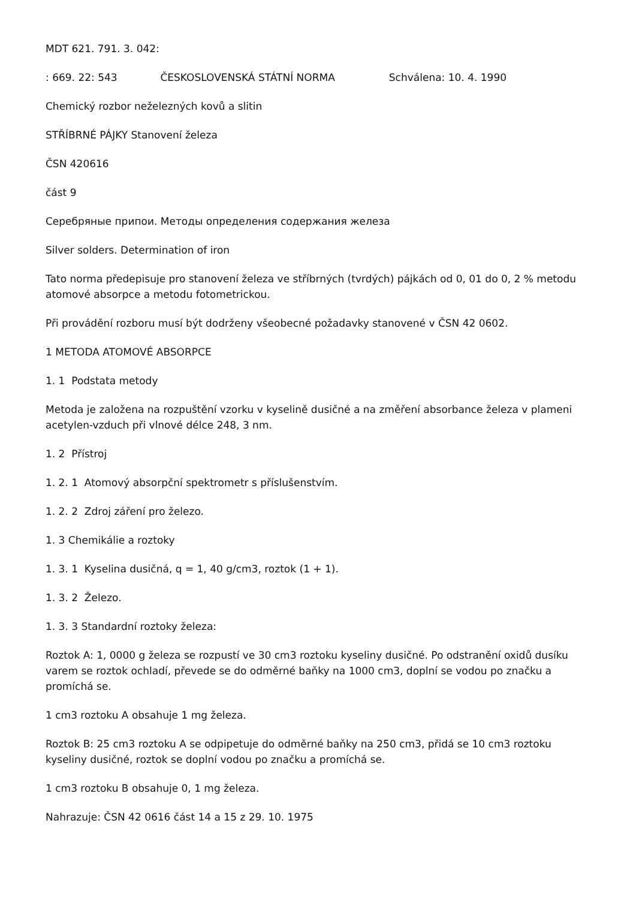MDT 621. 791. 3. 042:
: 669. 22: 543 ČESKOSLOVENSKÁ STÁTNÍ NORMA Schválena: 10. 4. 1990
Chemický rozbor neželezných kovů a slitin
STŘÍBRNÉ PÁJKY Stanovení železa
ČSN 420616
část 9
Серебряные припои. Методы определения содержания железа
Silver solders. Determination of iron
Tato norma předepisuje pro stanovení železa ve stříbrných (tvrdých) pájkách od 0, 01 do 0, 2 % metodu atomové absorpce a metodu fotometrickou.
Při provádění rozboru musí být dodrženy všeobecné požadavky stanovené v ČSN 42 0602.
1 METODA ATOMOVÉ ABSORPCE
1. 1 Podstata metody
Metoda je založena na rozpuštění vzorku v kyselině dusičné a na změření absorbance železa v plameni acetylen-vzduch při vlnové délce 248, 3 nm.
1. 2 Přístroj
1. 2. 1 Atomový absorpční spektrometr s příslušenstvím.
1. 2. 2 Zdroj záření pro železo.
1. 3 Chemikálie a roztoky
1. 3. 1 Kyselina dusičná, q = 1, 40 g/cm3, roztok (1 + 1).
1. 3. 2 Železo.
1. 3. 3 Standardní roztoky železa:
Roztok A: 1, 0000 g železa se rozpustí ve 30 cm3 roztoku kyseliny dusičné. Po odstranění oxidů dusíku varem se roztok ochladí, převede se do odměrné baňky na 1000 cm3, doplní se vodou po značku a promíchá se.
1 cm3 roztoku A obsahuje 1 mg železa.
Roztok B: 25 cm3 roztoku A se odpipetuje do odměrné baňky na 250 cm3, přidá se 10 cm3 roztoku kyseliny dusičné, roztok se doplní vodou po značku a promíchá se.
1 cm3 roztoku B obsahuje 0, 1 mg železa.
Nahrazuje: ČSN 42 0616 část 14 a 15 z 29. 10. 1975